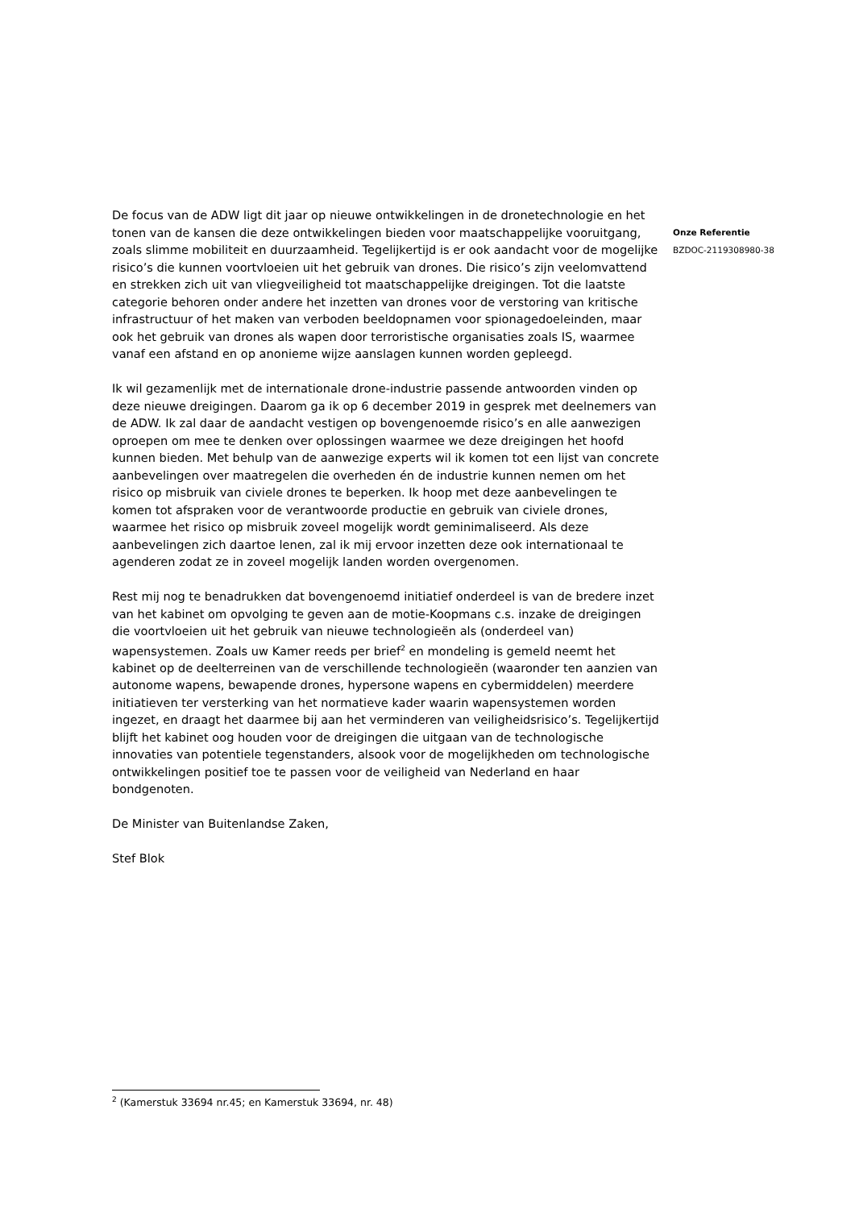De focus van de ADW ligt dit jaar op nieuwe ontwikkelingen in de dronetechnologie en het tonen van de kansen die deze ontwikkelingen bieden voor maatschappelijke vooruitgang, zoals slimme mobiliteit en duurzaamheid. Tegelijkertijd is er ook aandacht voor de mogelijke risico’s die kunnen voortvloeien uit het gebruik van drones. Die risico’s zijn veelomvattend en strekken zich uit van vliegveiligheid tot maatschappelijke dreigingen. Tot die laatste categorie behoren onder andere het inzetten van drones voor de verstoring van kritische infrastructuur of het maken van verboden beeldopnamen voor spionagedoeleinden, maar ook het gebruik van drones als wapen door terroristische organisaties zoals IS, waarmee vanaf een afstand en op anonieme wijze aanslagen kunnen worden gepleegd.
Ik wil gezamenlijk met de internationale drone-industrie passende antwoorden vinden op deze nieuwe dreigingen. Daarom ga ik op 6 december 2019 in gesprek met deelnemers van de ADW. Ik zal daar de aandacht vestigen op bovengenoemde risico’s en alle aanwezigen oproepen om mee te denken over oplossingen waarmee we deze dreigingen het hoofd kunnen bieden. Met behulp van de aanwezige experts wil ik komen tot een lijst van concrete aanbevelingen over maatregelen die overheden én de industrie kunnen nemen om het risico op misbruik van civiele drones te beperken. Ik hoop met deze aanbevelingen te komen tot afspraken voor de verantwoorde productie en gebruik van civiele drones, waarmee het risico op misbruik zoveel mogelijk wordt geminimaliseerd. Als deze aanbevelingen zich daartoe lenen, zal ik mij ervoor inzetten deze ook internationaal te agenderen zodat ze in zoveel mogelijk landen worden overgenomen.
Rest mij nog te benadrukken dat bovengenoemd initiatief onderdeel is van de bredere inzet van het kabinet om opvolging te geven aan de motie-Koopmans c.s. inzake de dreigingen die voortvloeien uit het gebruik van nieuwe technologieën als (onderdeel van) wapensystemen. Zoals uw Kamer reeds per brief<sup>2</sup> en mondeling is gemeld neemt het kabinet op de deelterreinen van de verschillende technologieën (waaronder ten aanzien van autonome wapens, bewapende drones, hypersone wapens en cybermiddelen) meerdere initiatieven ter versterking van het normatieve kader waarin wapensystemen worden ingezet, en draagt het daarmee bij aan het verminderen van veiligheidsrisico’s. Tegelijkertijd blijft het kabinet oog houden voor de dreigingen die uitgaan van de technologische innovaties van potentiele tegenstanders, alsook voor de mogelijkheden om technologische ontwikkelingen positief toe te passen voor de veiligheid van Nederland en haar bondgenoten.
De Minister van Buitenlandse Zaken,
Stef Blok
Onze Referentie
BZDOC-2119308980-38
<sup>2</sup> (Kamerstuk 33694 nr.45; en Kamerstuk 33694, nr. 48)